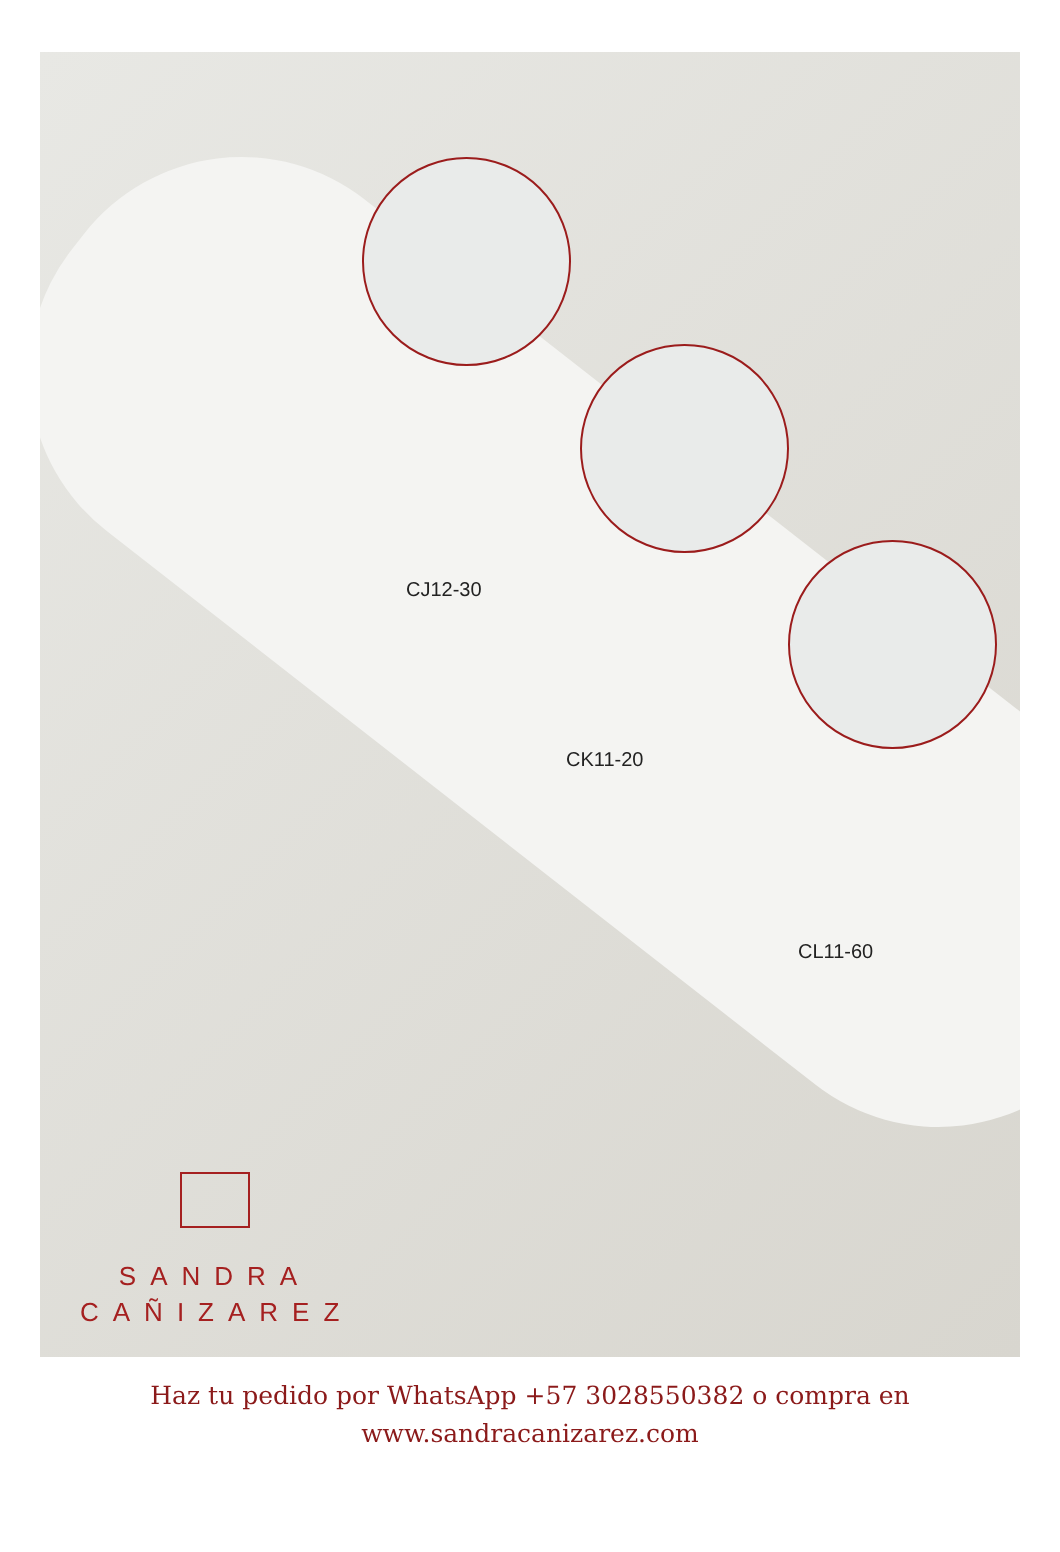CJ12-30
CK11-20
CL11-60
SANDRA
CAÑIZAREZ
Haz tu pedido por WhatsApp +57 3028550382 o compra en
www.sandracanizarez.com